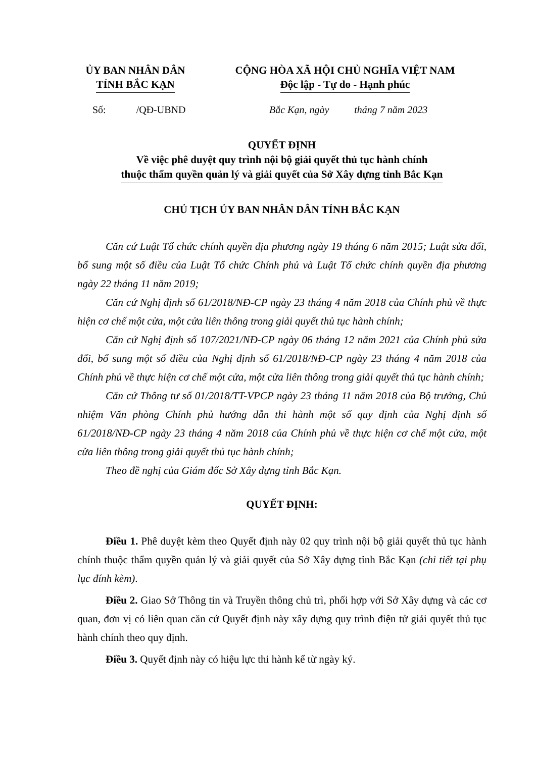ỦY BAN NHÂN DÂN
TỈNH BẮC KẠN
CỘNG HÒA XÃ HỘI CHỦ NGHĨA VIỆT NAM
Độc lập - Tự do - Hạnh phúc
Số: /QĐ-UBND Bắc Kạn, ngày tháng 7 năm 2023
QUYẾT ĐỊNH
Về việc phê duyệt quy trình nội bộ giải quyết thủ tục hành chính
thuộc thẩm quyền quản lý và giải quyết của Sở Xây dựng tỉnh Bắc Kạn
CHỦ TỊCH ỦY BAN NHÂN DÂN TỈNH BẮC KẠN
Căn cứ Luật Tổ chức chính quyền địa phương ngày 19 tháng 6 năm 2015; Luật sửa đổi, bổ sung một số điều của Luật Tổ chức Chính phủ và Luật Tổ chức chính quyền địa phương ngày 22 tháng 11 năm 2019;
Căn cứ Nghị định số 61/2018/NĐ-CP ngày 23 tháng 4 năm 2018 của Chính phủ về thực hiện cơ chế một cửa, một cửa liên thông trong giải quyết thủ tục hành chính;
Căn cứ Nghị định số 107/2021/NĐ-CP ngày 06 tháng 12 năm 2021 của Chính phủ sửa đổi, bổ sung một số điều của Nghị định số 61/2018/NĐ-CP ngày 23 tháng 4 năm 2018 của Chính phủ về thực hiện cơ chế một cửa, một cửa liên thông trong giải quyết thủ tục hành chính;
Căn cứ Thông tư số 01/2018/TT-VPCP ngày 23 tháng 11 năm 2018 của Bộ trưởng, Chủ nhiệm Văn phòng Chính phủ hướng dẫn thi hành một số quy định của Nghị định số 61/2018/NĐ-CP ngày 23 tháng 4 năm 2018 của Chính phủ về thực hiện cơ chế một cửa, một cửa liên thông trong giải quyết thủ tục hành chính;
Theo đề nghị của Giám đốc Sở Xây dựng tỉnh Bắc Kạn.
QUYẾT ĐỊNH:
Điều 1. Phê duyệt kèm theo Quyết định này 02 quy trình nội bộ giải quyết thủ tục hành chính thuộc thẩm quyền quản lý và giải quyết của Sở Xây dựng tỉnh Bắc Kạn (chi tiết tại phụ lục đính kèm).
Điều 2. Giao Sở Thông tin và Truyền thông chủ trì, phối hợp với Sở Xây dựng và các cơ quan, đơn vị có liên quan căn cứ Quyết định này xây dựng quy trình điện tử giải quyết thủ tục hành chính theo quy định.
Điều 3. Quyết định này có hiệu lực thi hành kể từ ngày ký.